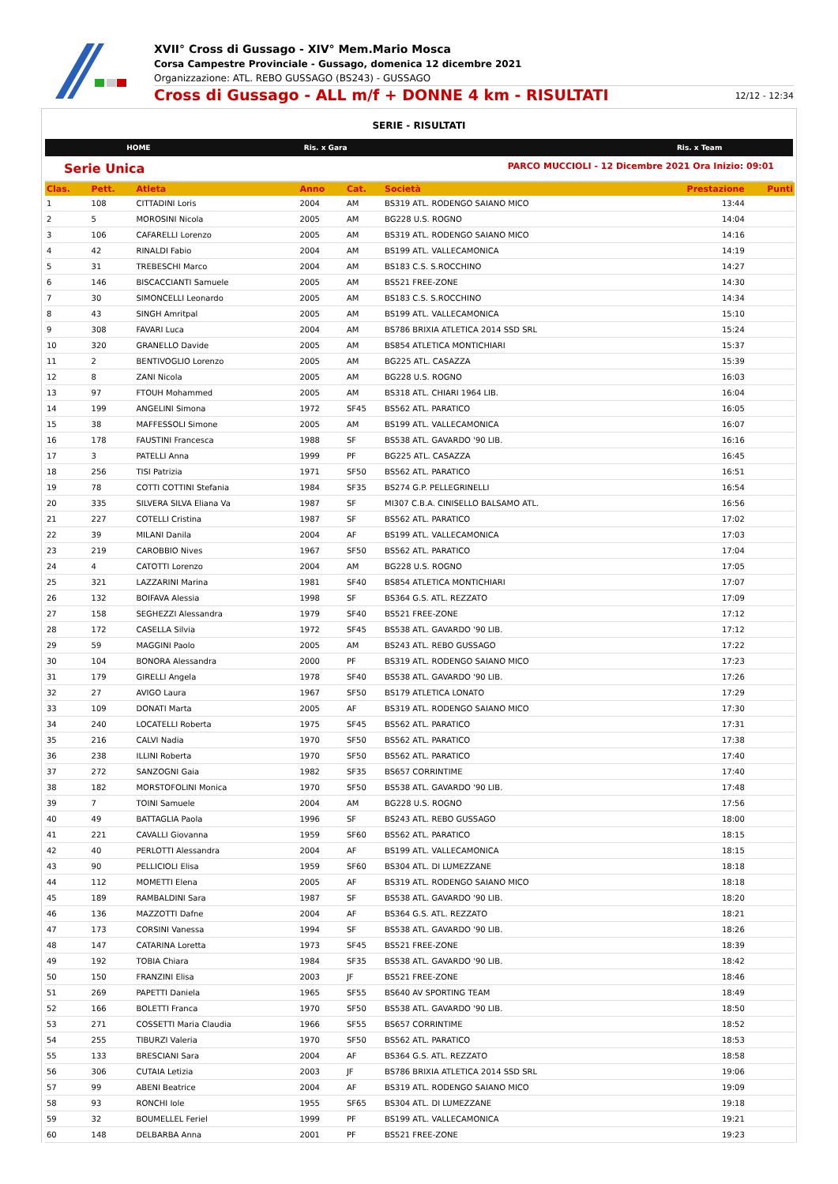XVII° Cross di Gussago - XIV° Mem.Mario Mosca
Corsa Campestre Provinciale - Gussago, domenica 12 dicembre 2021
Organizzazione: ATL. REBO GUSSAGO (BS243) - GUSSAGO
Cross di Gussago - ALL m/f + DONNE 4 km - RISULTATI 12/12 - 12:34
SERIE - RISULTATI
HOME Ris. x Gara Ris. x Team
Serie Unica PARCO MUCCIOLI - 12 Dicembre 2021 Ora Inizio: 09:01
| Clas. | Pett. | Atleta | Anno | Cat. | Società | Prestazione | Punti |
| --- | --- | --- | --- | --- | --- | --- | --- |
| 1 | 108 | CITTADINI Loris | 2004 | AM | BS319 ATL. RODENGO SAIANO MICO | 13:44 | |
| 2 | 5 | MOROSINI Nicola | 2005 | AM | BG228 U.S. ROGNO | 14:04 | |
| 3 | 106 | CAFARELLI Lorenzo | 2005 | AM | BS319 ATL. RODENGO SAIANO MICO | 14:16 | |
| 4 | 42 | RINALDI Fabio | 2004 | AM | BS199 ATL. VALLECAMONICA | 14:19 | |
| 5 | 31 | TREBESCHI Marco | 2004 | AM | BS183 C.S. S.ROCCHINO | 14:27 | |
| 6 | 146 | BISCACCIANTI Samuele | 2005 | AM | BS521 FREE-ZONE | 14:30 | |
| 7 | 30 | SIMONCELLI Leonardo | 2005 | AM | BS183 C.S. S.ROCCHINO | 14:34 | |
| 8 | 43 | SINGH Amritpal | 2005 | AM | BS199 ATL. VALLECAMONICA | 15:10 | |
| 9 | 308 | FAVARI Luca | 2004 | AM | BS786 BRIXIA ATLETICA 2014 SSD SRL | 15:24 | |
| 10 | 320 | GRANELLO Davide | 2005 | AM | BS854 ATLETICA MONTICHIARI | 15:37 | |
| 11 | 2 | BENTIVOGLIO Lorenzo | 2005 | AM | BG225 ATL. CASAZZA | 15:39 | |
| 12 | 8 | ZANI Nicola | 2005 | AM | BG228 U.S. ROGNO | 16:03 | |
| 13 | 97 | FTOUH Mohammed | 2005 | AM | BS318 ATL. CHIARI 1964 LIB. | 16:04 | |
| 14 | 199 | ANGELINI Simona | 1972 | SF45 | BS562 ATL. PARATICO | 16:05 | |
| 15 | 38 | MAFFESSOLI Simone | 2005 | AM | BS199 ATL. VALLECAMONICA | 16:07 | |
| 16 | 178 | FAUSTINI Francesca | 1988 | SF | BS538 ATL. GAVARDO '90 LIB. | 16:16 | |
| 17 | 3 | PATELLI Anna | 1999 | PF | BG225 ATL. CASAZZA | 16:45 | |
| 18 | 256 | TISI Patrizia | 1971 | SF50 | BS562 ATL. PARATICO | 16:51 | |
| 19 | 78 | COTTI COTTINI Stefania | 1984 | SF35 | BS274 G.P. PELLEGRINELLI | 16:54 | |
| 20 | 335 | SILVERA SILVA Eliana Va | 1987 | SF | MI307 C.B.A. CINISELLO BALSAMO ATL. | 16:56 | |
| 21 | 227 | COTELLI Cristina | 1987 | SF | BS562 ATL. PARATICO | 17:02 | |
| 22 | 39 | MILANI Danila | 2004 | AF | BS199 ATL. VALLECAMONICA | 17:03 | |
| 23 | 219 | CAROBBIO Nives | 1967 | SF50 | BS562 ATL. PARATICO | 17:04 | |
| 24 | 4 | CATOTTI Lorenzo | 2004 | AM | BG228 U.S. ROGNO | 17:05 | |
| 25 | 321 | LAZZARINI Marina | 1981 | SF40 | BS854 ATLETICA MONTICHIARI | 17:07 | |
| 26 | 132 | BOIFAVA Alessia | 1998 | SF | BS364 G.S. ATL. REZZATO | 17:09 | |
| 27 | 158 | SEGHEZZI Alessandra | 1979 | SF40 | BS521 FREE-ZONE | 17:12 | |
| 28 | 172 | CASELLA Silvia | 1972 | SF45 | BS538 ATL. GAVARDO '90 LIB. | 17:12 | |
| 29 | 59 | MAGGINI Paolo | 2005 | AM | BS243 ATL. REBO GUSSAGO | 17:22 | |
| 30 | 104 | BONORA Alessandra | 2000 | PF | BS319 ATL. RODENGO SAIANO MICO | 17:23 | |
| 31 | 179 | GIRELLI Angela | 1978 | SF40 | BS538 ATL. GAVARDO '90 LIB. | 17:26 | |
| 32 | 27 | AVIGO Laura | 1967 | SF50 | BS179 ATLETICA LONATO | 17:29 | |
| 33 | 109 | DONATI Marta | 2005 | AF | BS319 ATL. RODENGO SAIANO MICO | 17:30 | |
| 34 | 240 | LOCATELLI Roberta | 1975 | SF45 | BS562 ATL. PARATICO | 17:31 | |
| 35 | 216 | CALVI Nadia | 1970 | SF50 | BS562 ATL. PARATICO | 17:38 | |
| 36 | 238 | ILLINI Roberta | 1970 | SF50 | BS562 ATL. PARATICO | 17:40 | |
| 37 | 272 | SANZOGNI Gaia | 1982 | SF35 | BS657 CORRINTIME | 17:40 | |
| 38 | 182 | MORSTOFOLINI Monica | 1970 | SF50 | BS538 ATL. GAVARDO '90 LIB. | 17:48 | |
| 39 | 7 | TOINI Samuele | 2004 | AM | BG228 U.S. ROGNO | 17:56 | |
| 40 | 49 | BATTAGLIA Paola | 1996 | SF | BS243 ATL. REBO GUSSAGO | 18:00 | |
| 41 | 221 | CAVALLI Giovanna | 1959 | SF60 | BS562 ATL. PARATICO | 18:15 | |
| 42 | 40 | PERLOTTI Alessandra | 2004 | AF | BS199 ATL. VALLECAMONICA | 18:15 | |
| 43 | 90 | PELLICIOLI Elisa | 1959 | SF60 | BS304 ATL. DI LUMEZZANE | 18:18 | |
| 44 | 112 | MOMETTI Elena | 2005 | AF | BS319 ATL. RODENGO SAIANO MICO | 18:18 | |
| 45 | 189 | RAMBALDINI Sara | 1987 | SF | BS538 ATL. GAVARDO '90 LIB. | 18:20 | |
| 46 | 136 | MAZZOTTI Dafne | 2004 | AF | BS364 G.S. ATL. REZZATO | 18:21 | |
| 47 | 173 | CORSINI Vanessa | 1994 | SF | BS538 ATL. GAVARDO '90 LIB. | 18:26 | |
| 48 | 147 | CATARINA Loretta | 1973 | SF45 | BS521 FREE-ZONE | 18:39 | |
| 49 | 192 | TOBIA Chiara | 1984 | SF35 | BS538 ATL. GAVARDO '90 LIB. | 18:42 | |
| 50 | 150 | FRANZINI Elisa | 2003 | JF | BS521 FREE-ZONE | 18:46 | |
| 51 | 269 | PAPETTI Daniela | 1965 | SF55 | BS640 AV SPORTING TEAM | 18:49 | |
| 52 | 166 | BOLETTI Franca | 1970 | SF50 | BS538 ATL. GAVARDO '90 LIB. | 18:50 | |
| 53 | 271 | COSSETTI Maria Claudia | 1966 | SF55 | BS657 CORRINTIME | 18:52 | |
| 54 | 255 | TIBURZI Valeria | 1970 | SF50 | BS562 ATL. PARATICO | 18:53 | |
| 55 | 133 | BRESCIANI Sara | 2004 | AF | BS364 G.S. ATL. REZZATO | 18:58 | |
| 56 | 306 | CUTAIA Letizia | 2003 | JF | BS786 BRIXIA ATLETICA 2014 SSD SRL | 19:06 | |
| 57 | 99 | ABENI Beatrice | 2004 | AF | BS319 ATL. RODENGO SAIANO MICO | 19:09 | |
| 58 | 93 | RONCHI Iole | 1955 | SF65 | BS304 ATL. DI LUMEZZANE | 19:18 | |
| 59 | 32 | BOUMELLEL Feriel | 1999 | PF | BS199 ATL. VALLECAMONICA | 19:21 | |
| 60 | 148 | DELBARBA Anna | 2001 | PF | BS521 FREE-ZONE | 19:23 | |